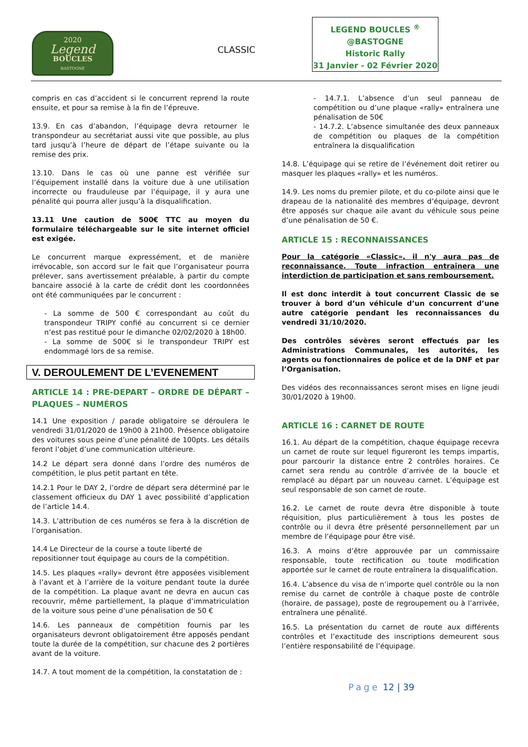2020
Legend
BOUCLES
BASTOGNE
CLASSIC
LEGEND BOUCLES <sup>®</sup>
@BASTOGNE
Historic Rally
31 Janvier - 02 Février 2020
compris en cas d’accident si le concurrent reprend la route ensuite, et pour sa remise à la fin de l’épreuve.
13.9. En cas d’abandon, l’équipage devra retourner le transpondeur au secrétariat aussi vite que possible, au plus tard jusqu’à l’heure de départ de l’étape suivante ou la remise des prix.
13.10. Dans le cas où une panne est vérifiée sur l’équipement installé dans la voiture due à une utilisation incorrecte ou frauduleuse par l’équipage, il y aura une pénalité qui pourra aller jusqu’à la disqualification.
13.11 Une caution de 500€ TTC au moyen du formulaire téléchargeable sur le site internet officiel est exigée.
Le concurrent marque expressément, et de manière irrévocable, son accord sur le fait que l’organisateur pourra prélever, sans avertissement préalable, à partir du compte bancaire associé à la carte de crédit dont les coordonnées ont été communiquées par le concurrent :
- La somme de 500 € correspondant au coût du transpondeur TRIPY confié au concurrent si ce dernier n’est pas restitué pour le dimanche 02/02/2020 à 18h00.
- La somme de 500€ si le transpondeur TRIPY est endommagé lors de sa remise.
V. DEROULEMENT DE L’EVENEMENT
ARTICLE 14 : PRE-DEPART – ORDRE DE DÉPART – PLAQUES – NUMÉROS
14.1 Une exposition / parade obligatoire se déroulera le vendredi 31/01/2020 de 19h00 à 21h00. Présence obligatoire des voitures sous peine d’une pénalité de 100pts. Les détails feront l’objet d’une communication ultérieure.
14.2 Le départ sera donné dans l’ordre des numéros de compétition, le plus petit partant en tête.
14.2.1 Pour le DAY 2, l’ordre de départ sera déterminé par le classement officieux du DAY 1 avec possibilité d’application de l’article 14.4.
14.3. L’attribution de ces numéros se fera à la discrétion de l’organisation.
14.4 Le Directeur de la course a toute liberté de repositionner tout équipage au cours de la compétition.
14.5. Les plaques «rally» devront être apposées visiblement à l’avant et à l’arrière de la voiture pendant toute la durée de la compétition. La plaque avant ne devra en aucun cas recouvrir, même partiellement, la plaque d’immatriculation de la voiture sous peine d’une pénalisation de 50 €
14.6. Les panneaux de compétition fournis par les organisateurs devront obligatoirement être apposés pendant toute la durée de la compétition, sur chacune des 2 portières avant de la voiture.
14.7. A tout moment de la compétition, la constatation de :
- 14.7.1. L’absence d’un seul panneau de compétition ou d’une plaque «rally» entraînera une pénalisation de 50€
- 14.7.2. L’absence simultanée des deux panneaux de compétition ou plaques de la compétition entraînera la disqualification
14.8. L’équipage qui se retire de l’événement doit retirer ou masquer les plaques «rally» et les numéros.
14.9. Les noms du premier pilote, et du co-pilote ainsi que le drapeau de la nationalité des membres d’équipage, devront être apposés sur chaque aile avant du véhicule sous peine d’une pénalisation de 50 €.
ARTICLE 15 : RECONNAISSANCES
Pour la catégorie «Classic», il n'y aura pas de reconnaissance. Toute infraction entraînera une interdiction de participation et sans remboursement.
Il est donc interdit à tout concurrent Classic de se trouver à bord d’un véhicule d’un concurrent d’une autre catégorie pendant les reconnaissances du vendredi 31/10/2020.
Des contrôles sévères seront effectués par les Administrations Communales, les autorités, les agents ou fonctionnaires de police et de la DNF et par l’Organisation.
Des vidéos des reconnaissances seront mises en ligne jeudi 30/01/2020 à 19h00.
ARTICLE 16 : CARNET DE ROUTE
16.1. Au départ de la compétition, chaque équipage recevra un carnet de route sur lequel figureront les temps impartis, pour parcourir la distance entre 2 contrôles horaires. Ce carnet sera rendu au contrôle d’arrivée de la boucle et remplacé au départ par un nouveau carnet. L’équipage est seul responsable de son carnet de route.
16.2. Le carnet de route devra être disponible à toute réquisition, plus particulièrement à tous les postes de contrôle ou il devra être présenté personnellement par un membre de l’équipage pour être visé.
16.3. A moins d’être approuvée par un commissaire responsable, toute rectification ou toute modification apportée sur le carnet de route entraînera la disqualification.
16.4. L’absence du visa de n’importe quel contrôle ou la non remise du carnet de contrôle à chaque poste de contrôle (horaire, de passage), poste de regroupement ou à l’arrivée, entraînera une pénalité.
16.5. La présentation du carnet de route aux différents contrôles et l’exactitude des inscriptions demeurent sous l’entière responsabilité de l’équipage.
Page 12 | 39